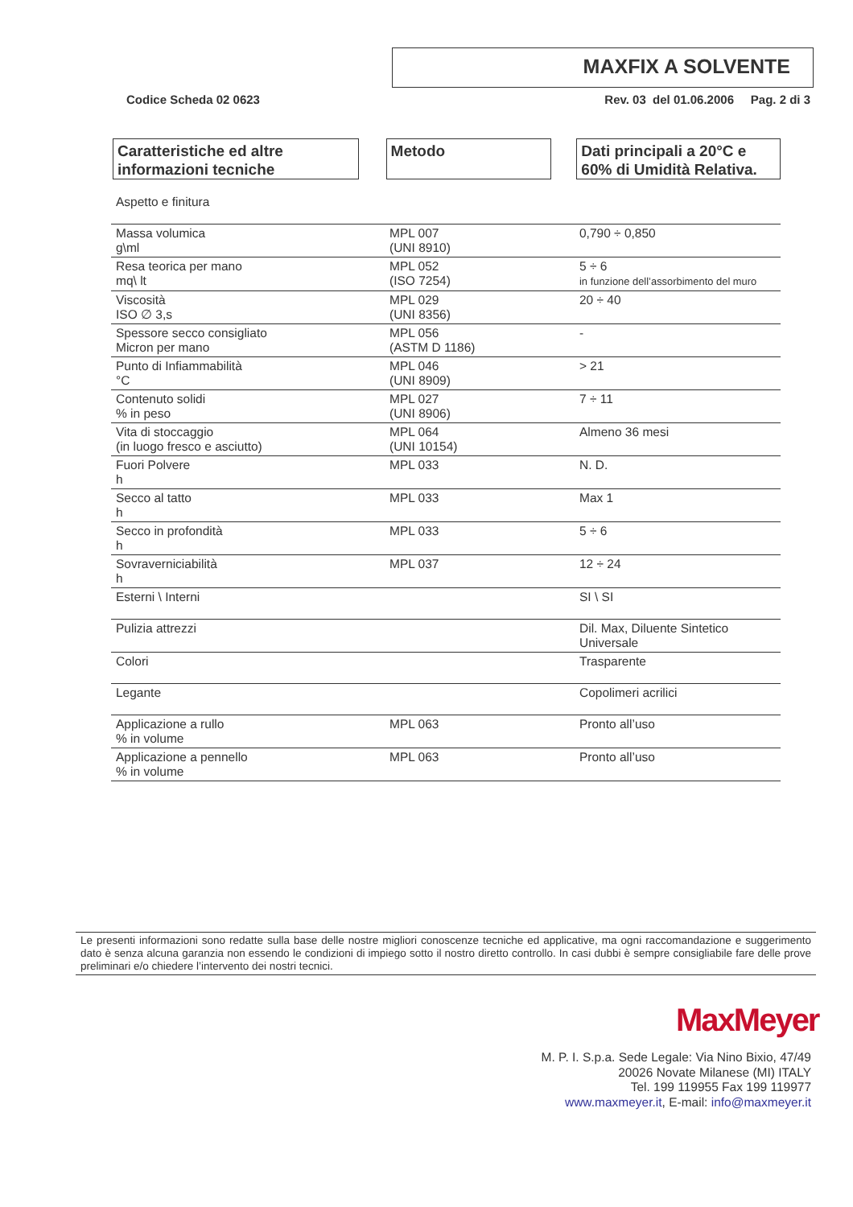MAXFIX A SOLVENTE
Codice Scheda 02 0623 Rev. 03 del 01.06.2006 Pag. 2 di 3
Caratteristiche ed altre informazioni tecniche
Metodo Dati principali a 20°C e 60% di Umidità Relativa.
| Aspetto e finitura | | |
| Massa volumica g\ml | MPL 007 (UNI 8910) | 0,790 ÷ 0,850 |
| Resa teorica per mano mq\ lt | MPL 052 (ISO 7254) | 5 ÷ 6 in funzione dell’assorbimento del muro |
| Viscosità ISO ∅ 3,s | MPL 029 (UNI 8356) | 20 ÷ 40 |
| Spessore secco consigliato Micron per mano | MPL 056 (ASTM D 1186) | - |
| Punto di Infiammabilità °C | MPL 046 (UNI 8909) | > 21 |
| Contenuto solidi % in peso | MPL 027 (UNI 8906) | 7 ÷ 11 |
| Vita di stoccaggio (in luogo fresco e asciutto) | MPL 064 (UNI 10154) | Almeno 36 mesi |
| Fuori Polvere h | MPL 033 | N. D. |
| Secco al tatto h | MPL 033 | Max 1 |
| Secco in profondità h | MPL 033 | 5 ÷ 6 |
| Sovraverniciabilità h | MPL 037 | 12 ÷ 24 |
| Esterni \ Interni | | SI \ SI |
| Pulizia attrezzi | | Dil. Max, Diluente Sintetico Universale |
| Colori | | Trasparente |
| Legante | | Copolimeri acrilici |
| Applicazione a rullo % in volume | MPL 063 | Pronto all’uso |
| Applicazione a pennello % in volume | MPL 063 | Pronto all’uso |
Le presenti informazioni sono redatte sulla base delle nostre migliori conoscenze tecniche ed applicative, ma ogni raccomandazione e suggerimento dato è senza alcuna garanzia non essendo le condizioni di impiego sotto il nostro diretto controllo. In casi dubbi è sempre consigliabile fare delle prove preliminari e/o chiedere l’intervento dei nostri tecnici.
MaxMeyer
M. P. I. S.p.a. Sede Legale: Via Nino Bixio, 47/49
20026 Novate Milanese (MI) ITALY
Tel. 199 119955 Fax 199 119977
www.maxmeyer.it, E-mail: info@maxmeyer.it